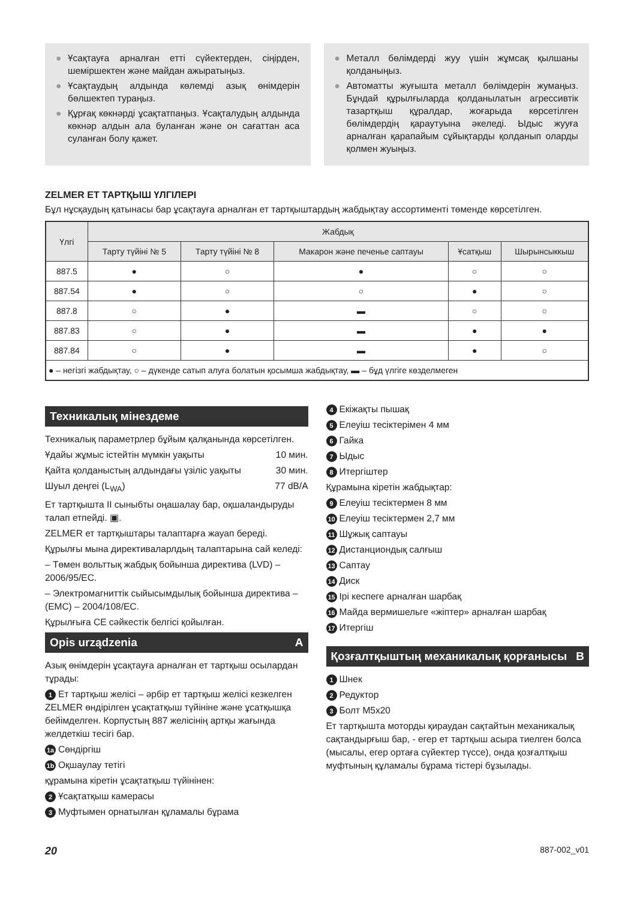● Ұсақтауға арналған етті сүйектерден, сіңірден, шеміршектен және майдан ажыратыңыз.
● Ұсақтаудың алдында көлемді азық өнімдерін бөлшектеп тураңыз.
● Құрғақ көкнәрді ұсақтатпаңыз. Ұсақталудың алдында көкнәр алдын ала буланған және он сағаттан аса суланған болу қажет.
● Металл бөлімдерді жуу үшін жұмсақ қылшаны қолданыңыз.
● Автоматты жуғышта металл бөлімдерін жумаңыз. Бұндай құрылғыларда қолданылатын агрессивтік тазартқыш құралдар, жоғарыда көрсетілген бөлімдердің қараyтуына әкеледі. Ыдыс жууға арналған қарапайым сұйықтарды қолданып оларды қолмен жуыңыз.
ZELMER ЕТ ТАРТҚЫШ ҮЛГІЛЕРІ
Бұл нұсқаудың қатынасы бар ұсақтауға арналған ет тартқыштардың жабдықтау ассортименті төменде көрсетілген.
| Үлгі | Жабдық | | | | |
| --- | --- | --- | --- | --- | --- |
| | Тарту түйіні № 5 | Тарту түйіні № 8 | Макарон және печенье саптауы | Ұсатқыш | Шырынсыккыш |
| 887.5 | ● | ○ | ● | ○ | ○ |
| 887.54 | ● | ○ | ○ | ● | ○ |
| 887.8 | ○ | ● | ▬ | ○ | ○ |
| 887.83 | ○ | ● | ▬ | ● | ● |
| 887.84 | ○ | ● | ▬ | ● | ○ |
| ● – негізгі жабдықтау, ○ – дүкенде сатып алуға болатын қосымша жабдықтау, ▬ – бұд үлгіге көзделмеген | | | | | |
Техникалық мінездеме
Техникалық параметрлер бұйым қалқанында көрсетілген.
Ұдайы жұмыс істейтін мүмкін уақыты 10 мин.
Қайта қолданыстың алдындағы үзіліс уақыты 30 мин.
Шуыл деңгеі (L<sub>WA</sub>) 77 dB/A
Ет тартқышта II сыныбты оңашалау бар, оқшаландыруды талап етпейді. ▣.
ZELMER ет тартқыштары талаптарға жауап береді.
Құрылғы мына директиваларлдың талаптарына сай келеді:
– Төмен вольттық жабдық бойынша директива (LVD) – 2006/95/EC.
– Электромагниттік сыйысымдылық бойынша директива – (EMC) – 2004/108/EC.
Құрылғыға CE сәйкестік белгісі қойылған.
Opis urządzenia A
Азық өнімдерін ұсақтауға арналған ет тартқыш осылардан тұрады:
1 Ет тартқыш желісі – әрбір ет тартқыш желісі кезкелген ZELMER өндірілген ұсақтатқыш түйініне және ұсатқышқа бейімделген. Корпустың 887 желісінің артқы жағында желдеткіш тесігі бар.
1a Сөндіргіш
1b Оқшаулау тетігі
құрамына кіретін ұсақтатқыш түйінінен:
2 Ұсақтатқыш камерасы
3 Муфтымен орнатылған құламалы бұрама
4 Екіжақты пышақ
5 Елеуіш тесіктерімен 4 мм
6 Гайка
7 Ыдыс
8 Итергіштер
Құрамына кіретін жабдықтар:
9 Елеуіш тесіктермен 8 мм
10 Елеуіш тесіктермен 2,7 мм
11 Шұжық саптауы
12 Дистанциондық салғыш
13 Саптау
14 Диск
15 Ірі кеспеге арналған шарбақ
16 Майда вермишельге «жіптер» арналған шарбақ
17 Итергіш
Қозғалтқыштың механикалық қорғанысы B
1 Шнек
2 Редуктор
3 Болт M5x20
Ет тартқышта моторды қираудан сақтайтын механикалық сақтандырғыш бар, - егер ет тартқыш асыра тиелген болса (мысалы, егер ортаға сүйектер түссе), онда қозғалтқыш муфтының құламалы бұрама тістері бұзылады.
20 887-002_v01